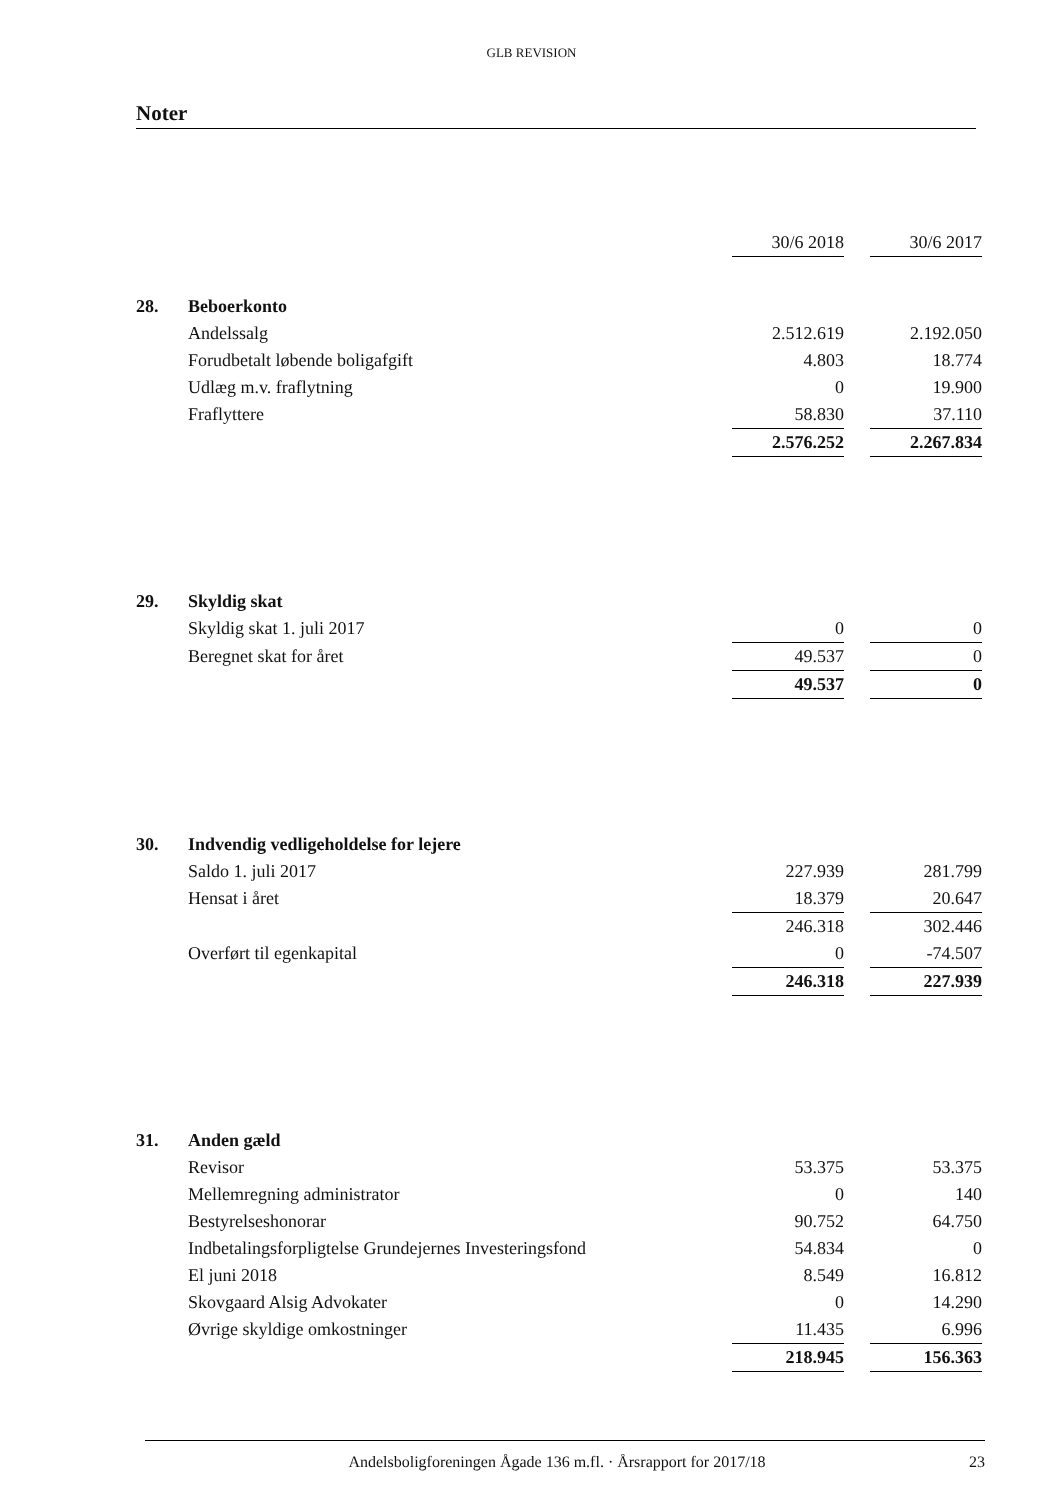GLB REVISION
Noter
| | | 30/6 2018 | | 30/6 2017 |
| 28. | Beboerkonto | | | |
| | Andelssalg | 2.512.619 | | 2.192.050 |
| | Forudbetalt løbende boligafgift | 4.803 | | 18.774 |
| | Udlæg m.v. fraflytning | 0 | | 19.900 |
| | Fraflyttere | 58.830 | | 37.110 |
| | | 2.576.252 | | 2.267.834 |
| 29. | Skyldig skat | | | |
| | Skyldig skat 1. juli 2017 | 0 | | 0 |
| | Beregnet skat for året | 49.537 | | 0 |
| | | 49.537 | | 0 |
| 30. | Indvendig vedligeholdelse for lejere | | | |
| | Saldo 1. juli 2017 | 227.939 | | 281.799 |
| | Hensat i året | 18.379 | | 20.647 |
| | | 246.318 | | 302.446 |
| | Overført til egenkapital | 0 | | -74.507 |
| | | 246.318 | | 227.939 |
| 31. | Anden gæld | | | |
| | Revisor | 53.375 | | 53.375 |
| | Mellemregning administrator | 0 | | 140 |
| | Bestyrelseshonorar | 90.752 | | 64.750 |
| | Indbetalingsforpligtelse Grundejernes Investeringsfond | 54.834 | | 0 |
| | El juni 2018 | 8.549 | | 16.812 |
| | Skovgaard Alsig Advokater | 0 | | 14.290 |
| | Øvrige skyldige omkostninger | 11.435 | | 6.996 |
| | | 218.945 | | 156.363 |
Andelsboligforeningen Ågade 136 m.fl. · Årsrapport for 2017/18 23